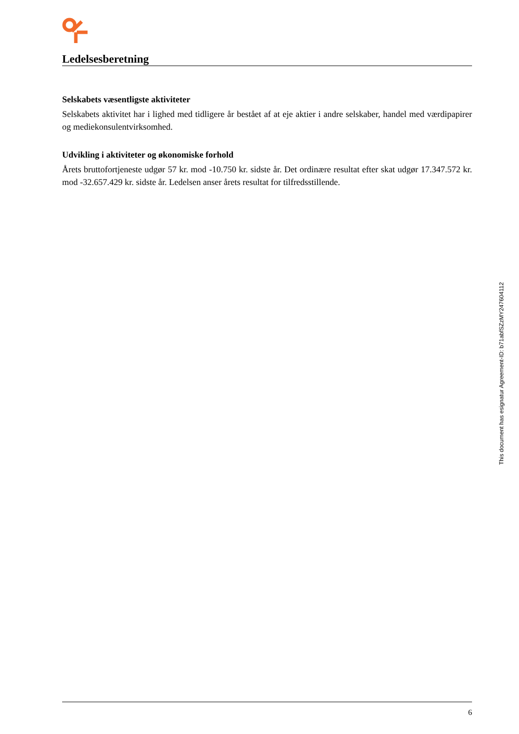Ledelsesberetning
Selskabets væsentligste aktiviteter
Selskabets aktivitet har i lighed med tidligere år bestået af at eje aktier i andre selskaber, handel med værdipapirer og mediekonsulentvirksomhed.
Udvikling i aktiviteter og økonomiske forhold
Årets bruttofortjeneste udgør 57 kr. mod -10.750 kr. sidste år. Det ordinære resultat efter skat udgør 17.347.572 kr. mod -32.657.429 kr. sidste år. Ledelsen anser årets resultat for tilfredsstillende.
This document has esignatur Agreement-ID: b71abfSZzMY247604112
6